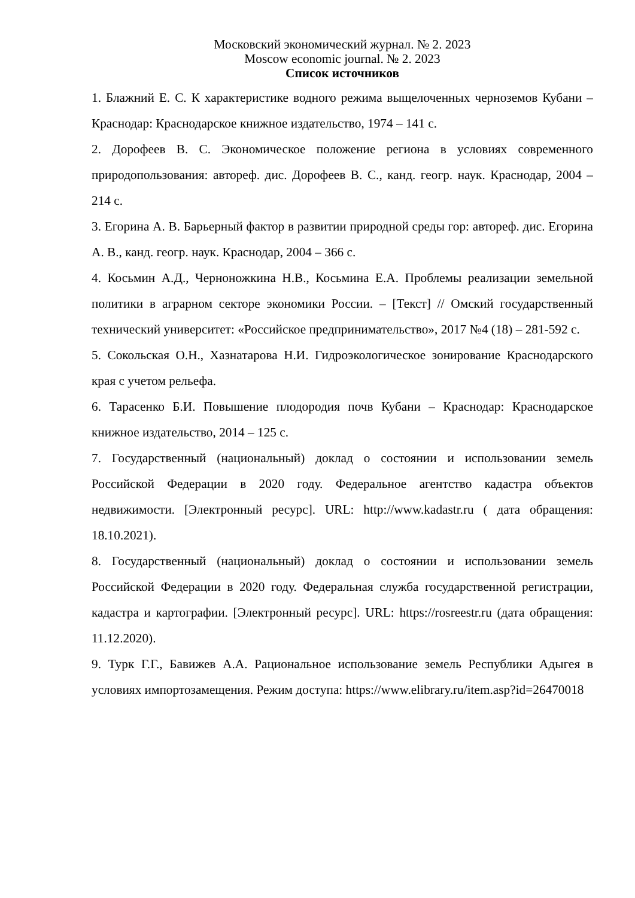Московский экономический журнал. № 2. 2023
Moscow economic journal. № 2. 2023
Список источников
1. Блажний Е. С. К характеристике водного режима выщелоченных черноземов Кубани – Краснодар: Краснодарское книжное издательство, 1974 – 141 с.
2. Дорофеев В. С. Экономическое положение региона в условиях современного природопользования: автореф. дис. Дорофеев В. С., канд. геогр. наук. Краснодар, 2004 – 214 с.
3. Егорина А. В. Барьерный фактор в развитии природной среды гор: автореф. дис. Егорина А. В., канд. геогр. наук. Краснодар, 2004 – 366 с.
4. Косьмин А.Д., Черноножкина Н.В., Косьмина Е.А. Проблемы реализации земельной политики в аграрном секторе экономики России. – [Текст] // Омский государственный технический университет: «Российское предпринимательство», 2017 №4 (18) – 281-592 с.
5. Сокольская О.Н., Хазнатарова Н.И. Гидроэкологическое зонирование Краснодарского края с учетом рельефа.
6. Тарасенко Б.И. Повышение плодородия почв Кубани – Краснодар: Краснодарское книжное издательство, 2014 – 125 с.
7. Государственный (национальный) доклад о состоянии и использовании земель Российской Федерации в 2020 году. Федеральное агентство кадастра объектов недвижимости. [Электронный ресурс]. URL: http://www.kadastr.ru ( дата обращения: 18.10.2021).
8. Государственный (национальный) доклад о состоянии и использовании земель Российской Федерации в 2020 году. Федеральная служба государственной регистрации, кадастра и картографии. [Электронный ресурс]. URL: https://rosreestr.ru (дата обращения: 11.12.2020).
9. Турк Г.Г., Бавижев А.А. Рациональное использование земель Республики Адыгея в условиях импортозамещения. Режим доступа: https://www.elibrary.ru/item.asp?id=26470018